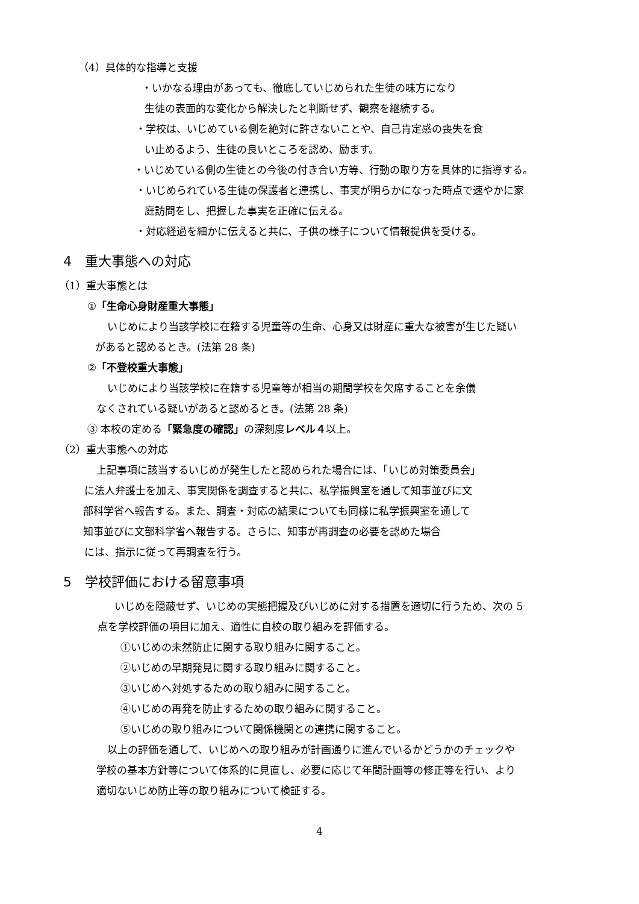（4）具体的な指導と支援
・いかなる理由があっても、徹底していじめられた生徒の味方になり
生徒の表面的な変化から解決したと判断せず、観察を継続する。
・学校は、いじめている側を絶対に許さないことや、自己肯定感の喪失を食
い止めるよう、生徒の良いところを認め、励ます。
・いじめている側の生徒との今後の付き合い方等、行動の取り方を具体的に指導する。
・いじめられている生徒の保護者と連携し、事実が明らかになった時点で速やかに家
庭訪問をし、把握した事実を正確に伝える。
・対応経過を細かに伝えると共に、子供の様子について情報提供を受ける。
4　重大事態への対応
（1）重大事態とは
①「生命心身財産重大事態」
いじめにより当該学校に在籍する児童等の生命、心身又は財産に重大な被害が生じた疑い
があると認めるとき。(法第 28 条)
②「不登校重大事態」
いじめにより当該学校に在籍する児童等が相当の期間学校を欠席することを余儀
なくされている疑いがあると認めるとき。(法第 28 条)
③ 本校の定める「緊急度の確認」の深刻度レベル４以上。
（2）重大事態への対応
上記事項に該当するいじめが発生したと認められた場合には、「いじめ対策委員会」
に法人弁護士を加え、事実関係を調査すると共に、私学振興室を通して知事並びに文
部科学省へ報告する。また、調査・対応の結果についても同様に私学振興室を通して
知事並びに文部科学省へ報告する。さらに、知事が再調査の必要を認めた場合
には、指示に従って再調査を行う。
5　学校評価における留意事項
いじめを隠蔽せず、いじめの実態把握及びいじめに対する措置を適切に行うため、次の 5
点を学校評価の項目に加え、適性に自校の取り組みを評価する。
①いじめの未然防止に関する取り組みに関すること。
②いじめの早期発見に関する取り組みに関すること。
③いじめへ対処するための取り組みに関すること。
④いじめの再発を防止するための取り組みに関すること。
⑤いじめの取り組みについて関係機関との連携に関すること。
以上の評価を通して、いじめへの取り組みが計画通りに進んでいるかどうかのチェックや
学校の基本方針等について体系的に見直し、必要に応じて年間計画等の修正等を行い、より
適切ないじめ防止等の取り組みについて検証する。
4